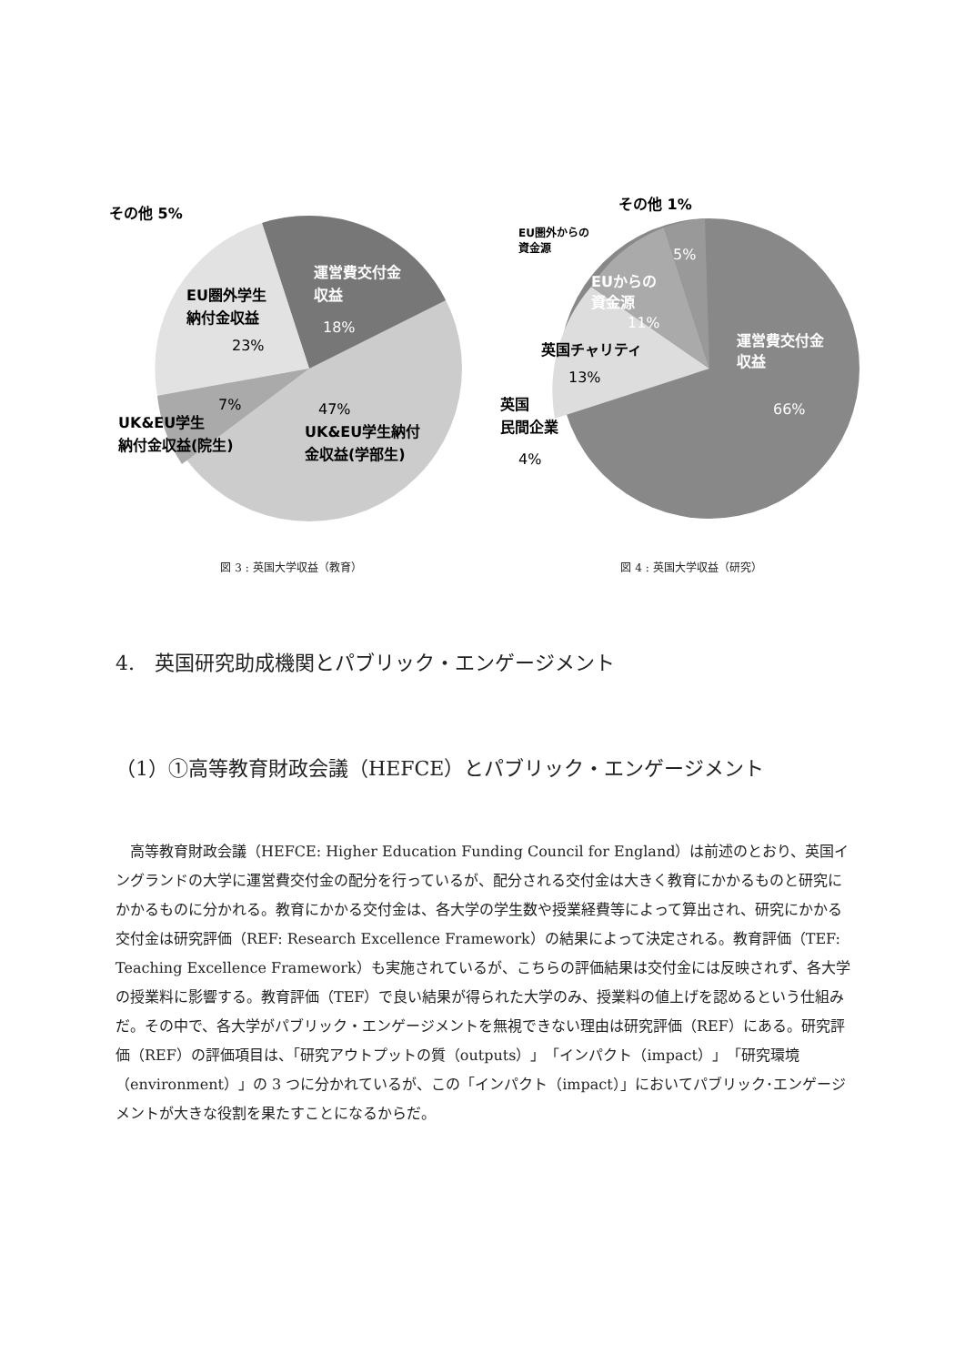その他 5%
運営費交付金
収益
18%
EU圏外学生
納付金収益
23%
7%
UK&EU学生
納付金収益(院生)
47%
UK&EU学生納付
金収益(学部生)
図 3 : 英国大学収益（教育）
その他 1%
EU圏外からの
資金源
5%
EUからの
資金源
11%
運営費交付金
収益
66%
英国チャリティ
13%
英国
民間企業
4%
図 4 : 英国大学収益（研究）
4.　英国研究助成機関とパブリック・エンゲージメント
（1）①高等教育財政会議（HEFCE）とパブリック・エンゲージメント
高等教育財政会議（HEFCE: Higher Education Funding Council for England）は前述のとおり、英国イングランドの大学に運営費交付金の配分を行っているが、配分される交付金は大きく教育にかかるものと研究にかかるものに分かれる。教育にかかる交付金は、各大学の学生数や授業経費等によって算出され、研究にかかる交付金は研究評価（REF: Research Excellence Framework）の結果によって決定される。教育評価（TEF: Teaching Excellence Framework）も実施されているが、こちらの評価結果は交付金には反映されず、各大学の授業料に影響する。教育評価（TEF）で良い結果が得られた大学のみ、授業料の値上げを認めるという仕組みだ。その中で、各大学がパブリック・エンゲージメントを無視できない理由は研究評価（REF）にある。研究評価（REF）の評価項目は、「研究アウトプットの質（outputs）」「インパクト（impact）」「研究環境（environment）」の 3 つに分かれているが、この「インパクト（impact）」においてパブリック･エンゲージメントが大きな役割を果たすことになるからだ。